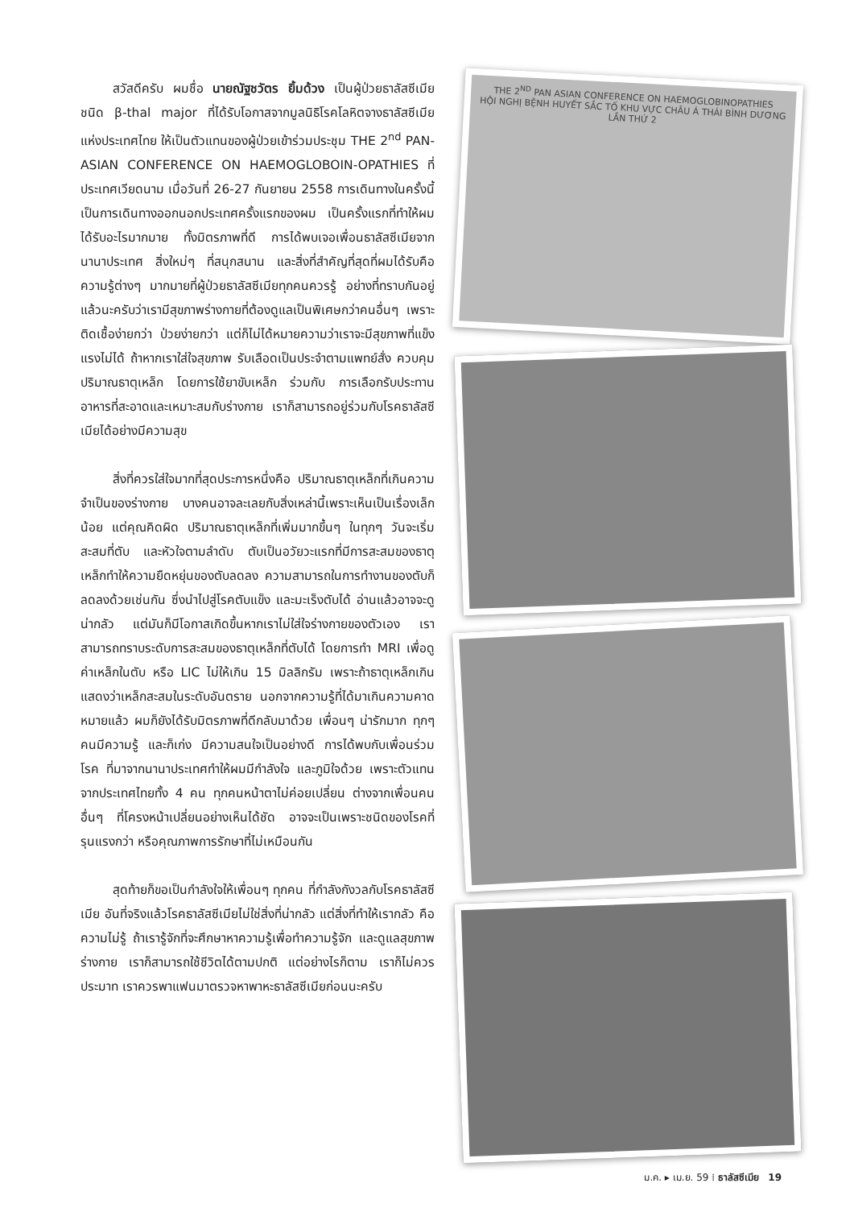สวัสดีครับ ผมชื่อ นายณัฐชวัตร ยิ้มด้วง เป็นผู้ป่วยธาลัสซีเมียชนิด β-thal major ที่ได้รับโอกาสจากมูลนิธิโรคโลหิตจางธาลัสซีเมียแห่งประเทศไทย ให้เป็นตัวแทนของผู้ป่วยเข้าร่วมประชุม THE 2<sup>nd</sup> PAN-ASIAN CONFERENCE ON HAEMOGLOBOIN-OPATHIES ที่ประเทศเวียดนาม เมื่อวันที่ 26-27 กันยายน 2558 การเดินทางในครั้งนี้เป็นการเดินทางออกนอกประเทศครั้งแรกของผม เป็นครั้งแรกที่ทำให้ผมได้รับอะไรมากมาย ทั้งมิตรภาพที่ดี การได้พบเจอเพื่อนธาลัสซีเมียจากนานาประเทศ สิ่งใหม่ๆ ที่สนุกสนาน และสิ่งที่สำคัญที่สุดที่ผมได้รับคือความรู้ต่างๆ มากมายที่ผู้ป่วยธาลัสซีเมียทุกคนควรรู้ อย่างที่ทราบกันอยู่แล้วนะครับว่าเรามีสุขภาพร่างกายที่ต้องดูแลเป็นพิเศษกว่าคนอื่นๆ เพราะติดเชื้อง่ายกว่า ป่วยง่ายกว่า แต่ก็ไม่ได้หมายความว่าเราจะมีสุขภาพที่แข็งแรงไม่ได้ ถ้าหากเราใส่ใจสุขภาพ รับเลือดเป็นประจำตามแพทย์สั่ง ควบคุมปริมาณธาตุเหล็ก โดยการใช้ยาขับเหล็ก ร่วมกับ การเลือกรับประทานอาหารที่สะอาดและเหมาะสมกับร่างกาย เราก็สามารถอยู่ร่วมกับโรคธาลัสซีเมียได้อย่างมีความสุข
สิ่งที่ควรใส่ใจมากที่สุดประการหนึ่งคือ ปริมาณธาตุเหล็กที่เกินความจำเป็นของร่างกาย บางคนอาจละเลยกับสิ่งเหล่านี้เพราะเห็นเป็นเรื่องเล็กน้อย แต่คุณคิดผิด ปริมาณธาตุเหล็กที่เพิ่มมากขึ้นๆ ในทุกๆ วันจะเริ่มสะสมที่ตับ และหัวใจตามลำดับ ตับเป็นอวัยวะแรกที่มีการสะสมของธาตุเหล็กทำให้ความยืดหยุ่นของตับลดลง ความสามารถในการทำงานของตับก็ลดลงด้วยเช่นกัน ซึ่งนำไปสู่โรคตับแข็ง และมะเร็งตับได้ อ่านแล้วอาจจะดูน่ากลัว แต่มันก็มีโอกาสเกิดขึ้นหากเราไม่ใส่ใจร่างกายของตัวเอง เราสามารถทราบระดับการสะสมของธาตุเหล็กที่ตับได้ โดยการทำ MRI เพื่อดูค่าเหล็กในตับ หรือ LIC ไม่ให้เกิน 15 มิลลิกรัม เพราะถ้าธาตุเหล็กเกิน แสดงว่าเหล็กสะสมในระดับอันตราย นอกจากความรู้ที่ได้มาเกินความคาดหมายแล้ว ผมก็ยังได้รับมิตรภาพที่ดีกลับมาด้วย เพื่อนๆ น่ารักมาก ทุกๆ คนมีความรู้ และก็เก่ง มีความสนใจเป็นอย่างดี การได้พบกับเพื่อนร่วมโรค ที่มาจากนานาประเทศทำให้ผมมีกำลังใจ และภูมิใจด้วย เพราะตัวแทนจากประเทศไทยทั้ง 4 คน ทุกคนหน้าตาไม่ค่อยเปลี่ยน ต่างจากเพื่อนคนอื่นๆ ที่โครงหน้าเปลี่ยนอย่างเห็นได้ชัด อาจจะเป็นเพราะชนิดของโรคที่รุนแรงกว่า หรือคุณภาพการรักษาที่ไม่เหมือนกัน
สุดท้ายก็ขอเป็นกำลังใจให้เพื่อนๆ ทุกคน ที่กำลังกังวลกับโรคธาลัสซีเมีย อันที่จริงแล้วโรคธาลัสซีเมียไม่ใช่สิ่งที่น่ากลัว แต่สิ่งที่ทำให้เรากลัว คือความไม่รู้ ถ้าเรารู้จักที่จะศึกษาหาความรู้เพื่อทำความรู้จัก และดูแลสุขภาพร่างกาย เราก็สามารถใช้ชีวิตได้ตามปกติ แต่อย่างไรก็ตาม เราก็ไม่ควรประมาท เราควรพาแฟนมาตรวจหาพาหะธาลัสซีเมียก่อนนะครับ
THE 2<sup>ND</sup> PAN ASIAN CONFERENCE ON HAEMOGLOBINOPATHIES
HỘI NGHỊ BỆNH HUYẾT SẮC TỐ KHU VỰC CHÂU Á THÁI BÌNH DƯƠNG LẦN THỨ 2
ม.ค. ▸ เม.ย. 59 ⁞ ธาลัสซีเมีย 19